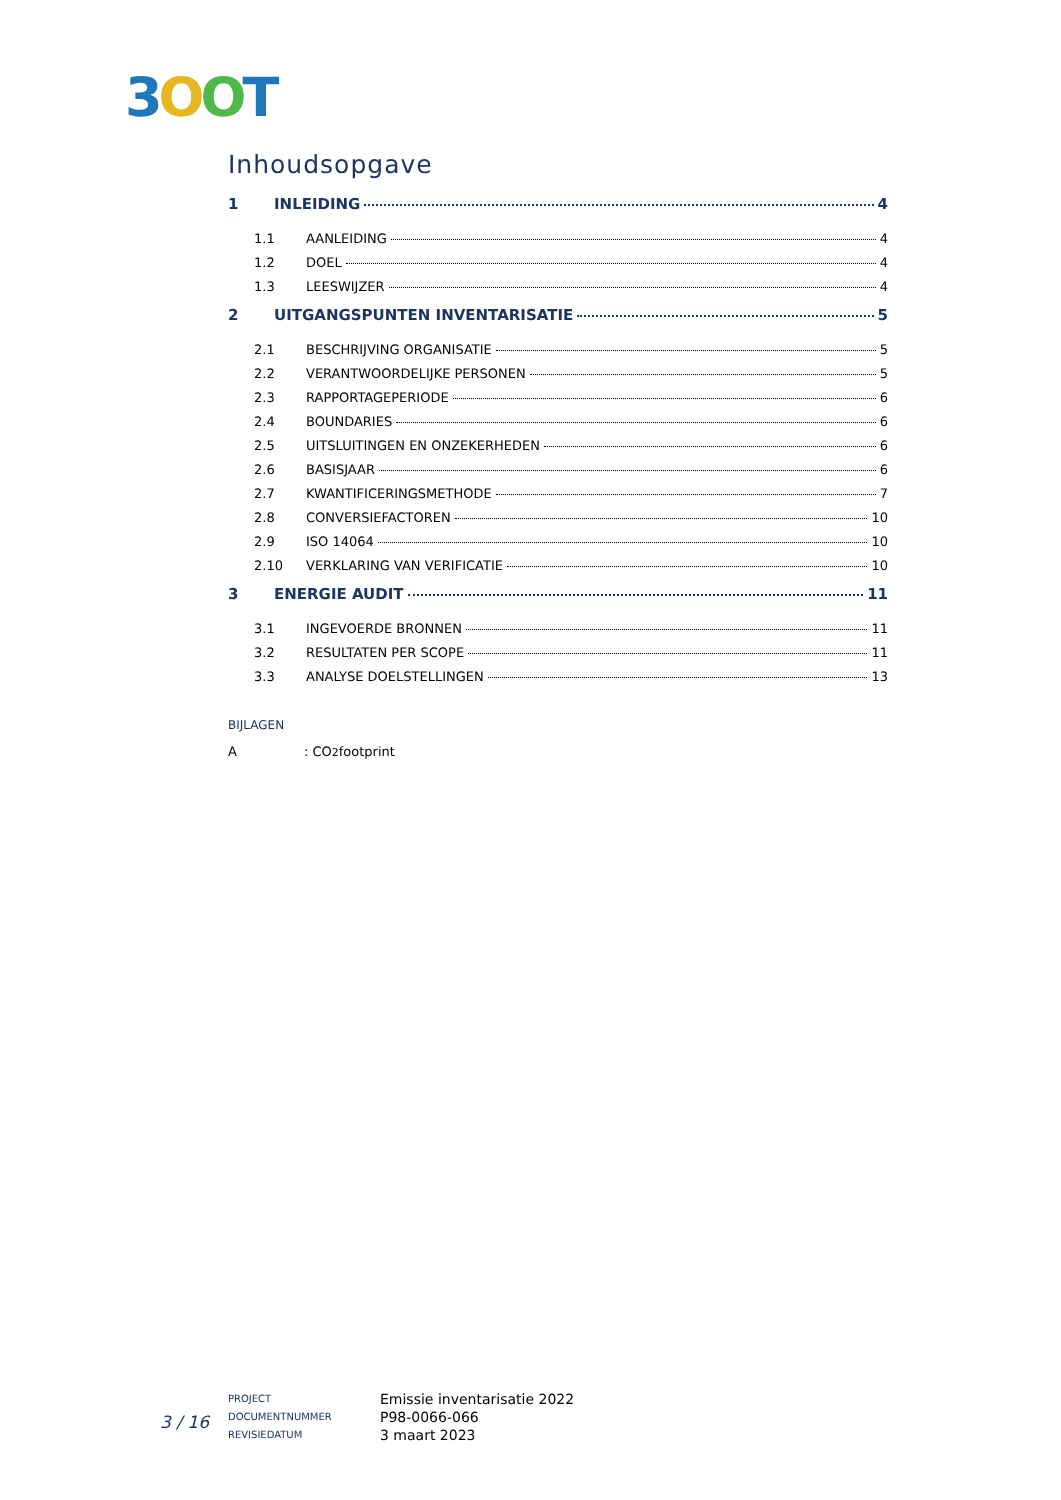3 OOT
Inhoudsopgave
1 INLEIDING 4
1.1 AANLEIDING 4
1.2 DOEL 4
1.3 LEESWIJZER 4
2 UITGANGSPUNTEN INVENTARISATIE 5
2.1 BESCHRIJVING ORGANISATIE 5
2.2 VERANTWOORDELIJKE PERSONEN 5
2.3 RAPPORTAGEPERIODE 6
2.4 BOUNDARIES 6
2.5 UITSLUITINGEN EN ONZEKERHEDEN 6
2.6 BASISJAAR 6
2.7 KWANTIFICERINGSMETHODE 7
2.8 CONVERSIEFACTOREN 10
2.9 ISO 14064 10
2.10 VERKLARING VAN VERIFICATIE 10
3 ENERGIE AUDIT 11
3.1 INGEVOERDE BRONNEN 11
3.2 RESULTATEN PER SCOPE 11
3.3 ANALYSE DOELSTELLINGEN 13
BIJLAGEN
A: CO<sub>2</sub> footprint
3 / 16
PROJECT
DOCUMENTNUMMER
REVISIEDATUM
Emissie inventarisatie 2022
P98-0066-066
3 maart 2023